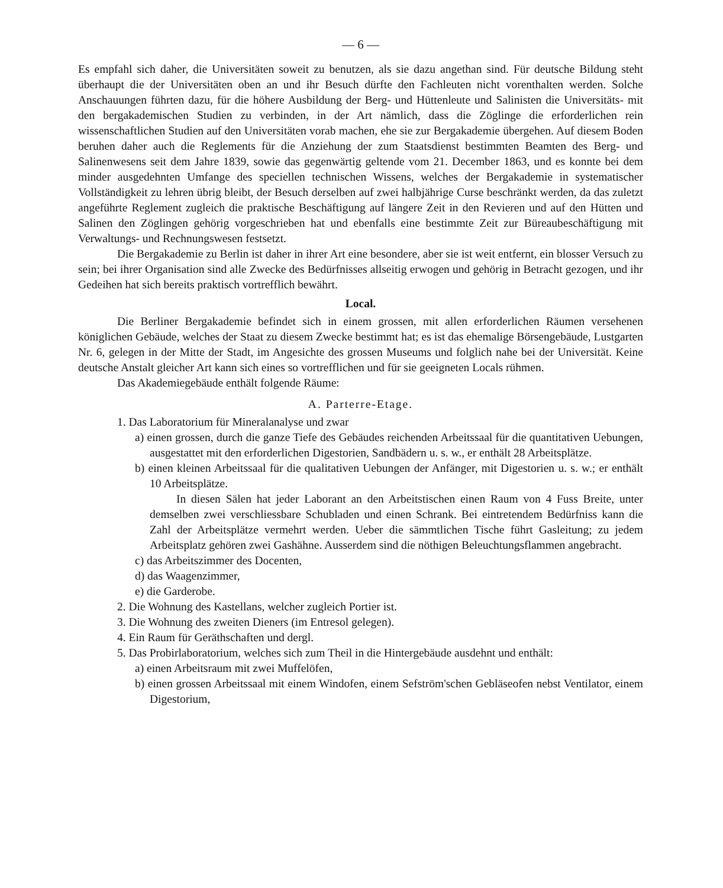— 6 —
Es empfahl sich daher, die Universitäten soweit zu benutzen, als sie dazu angethan sind. Für deutsche Bildung steht überhaupt die der Universitäten oben an und ihr Besuch dürfte den Fachleuten nicht vorenthalten werden. Solche Anschauungen führten dazu, für die höhere Ausbildung der Berg- und Hüttenleute und Salinisten die Universitäts- mit den bergakademischen Studien zu verbinden, in der Art nämlich, dass die Zöglinge die erforderlichen rein wissenschaftlichen Studien auf den Universitäten vorab machen, ehe sie zur Bergakademie übergehen. Auf diesem Boden beruhen daher auch die Reglements für die Anziehung der zum Staatsdienst bestimmten Beamten des Berg- und Salinenwesens seit dem Jahre 1839, sowie das gegenwärtig geltende vom 21. December 1863, und es konnte bei dem minder ausgedehnten Umfange des speciellen technischen Wissens, welches der Bergakademie in systematischer Vollständigkeit zu lehren übrig bleibt, der Besuch derselben auf zwei halbjährige Curse beschränkt werden, da das zuletzt angeführte Reglement zugleich die praktische Beschäftigung auf längere Zeit in den Revieren und auf den Hütten und Salinen den Zöglingen gehörig vorgeschrieben hat und ebenfalls eine bestimmte Zeit zur Büreaubeschäftigung mit Verwaltungs- und Rechnungswesen festsetzt.
Die Bergakademie zu Berlin ist daher in ihrer Art eine besondere, aber sie ist weit entfernt, ein blosser Versuch zu sein; bei ihrer Organisation sind alle Zwecke des Bedürfnisses allseitig erwogen und gehörig in Betracht gezogen, und ihr Gedeihen hat sich bereits praktisch vortrefflich bewährt.
Local.
Die Berliner Bergakademie befindet sich in einem grossen, mit allen erforderlichen Räumen versehenen königlichen Gebäude, welches der Staat zu diesem Zwecke bestimmt hat; es ist das ehemalige Börsengebäude, Lustgarten Nr. 6, gelegen in der Mitte der Stadt, im Angesichte des grossen Museums und folglich nahe bei der Universität. Keine deutsche Anstalt gleicher Art kann sich eines so vortrefflichen und für sie geeigneten Locals rühmen.
Das Akademiegebäude enthält folgende Räume:
A. Parterre-Etage.
1. Das Laboratorium für Mineralanalyse und zwar
a) einen grossen, durch die ganze Tiefe des Gebäudes reichenden Arbeitssaal für die quantitativen Uebungen, ausgestattet mit den erforderlichen Digestorien, Sandbädern u. s. w., er enthält 28 Arbeitsplätze.
b) einen kleinen Arbeitssaal für die qualitativen Uebungen der Anfänger, mit Digestorien u. s. w.; er enthält 10 Arbeitsplätze.
In diesen Sälen hat jeder Laborant an den Arbeitstischen einen Raum von 4 Fuss Breite, unter demselben zwei verschliessbare Schubladen und einen Schrank. Bei eintretendem Bedürfniss kann die Zahl der Arbeitsplätze vermehrt werden. Ueber die sämmtlichen Tische führt Gasleitung; zu jedem Arbeitsplatz gehören zwei Gashähne. Ausserdem sind die nöthigen Beleuchtungsflammen angebracht.
c) das Arbeitszimmer des Docenten,
d) das Waagenzimmer,
e) die Garderobe.
2. Die Wohnung des Kastellans, welcher zugleich Portier ist.
3. Die Wohnung des zweiten Dieners (im Entresol gelegen).
4. Ein Raum für Geräthschaften und dergl.
5. Das Probirlaboratorium, welches sich zum Theil in die Hintergebäude ausdehnt und enthält:
a) einen Arbeitsraum mit zwei Muffelöfen,
b) einen grossen Arbeitssaal mit einem Windofen, einem Sefström'schen Gebläseofen nebst Ventilator, einem Digestorium,